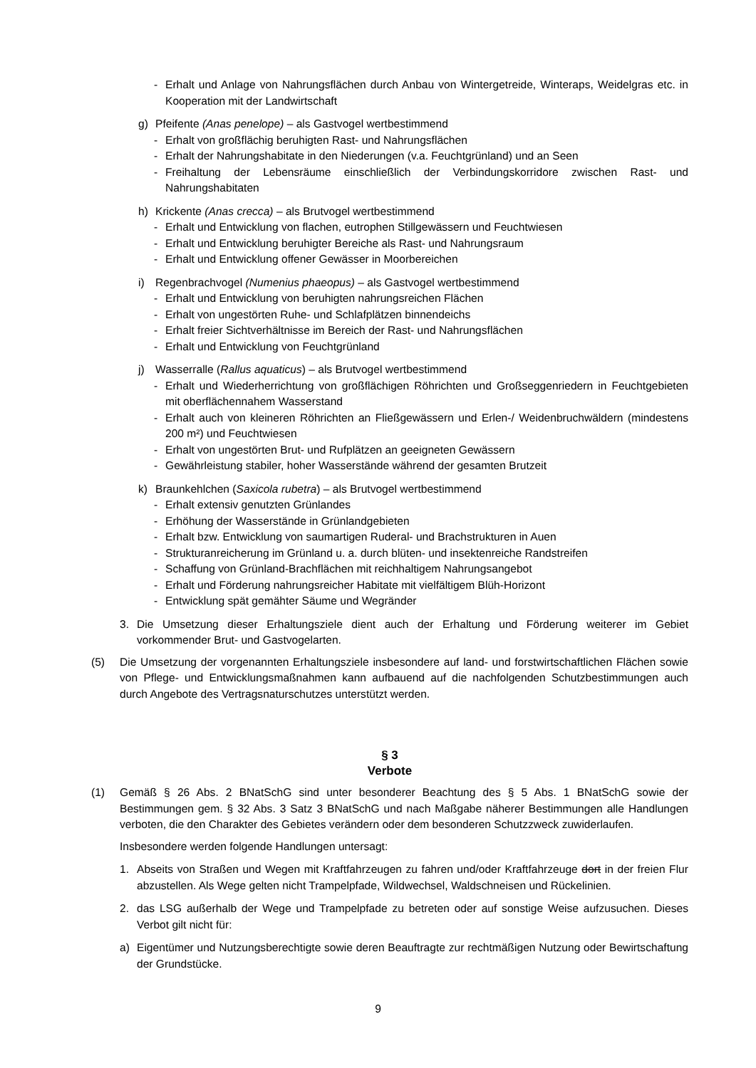- Erhalt und Anlage von Nahrungsflächen durch Anbau von Wintergetreide, Winteraps, Weidelgras etc. in Kooperation mit der Landwirtschaft
g) Pfeifente (Anas penelope) – als Gastvogel wertbestimmend
- Erhalt von großflächig beruhigten Rast- und Nahrungsflächen
- Erhalt der Nahrungshabitate in den Niederungen (v.a. Feuchtgrünland) und an Seen
- Freihaltung der Lebensräume einschließlich der Verbindungskorridore zwischen Rast- und Nahrungshabitaten
h) Krickente (Anas crecca) – als Brutvogel wertbestimmend
- Erhalt und Entwicklung von flachen, eutrophen Stillgewässern und Feuchtwiesen
- Erhalt und Entwicklung beruhigter Bereiche als Rast- und Nahrungsraum
- Erhalt und Entwicklung offener Gewässer in Moorbereichen
i) Regenbrachvogel (Numenius phaeopus) – als Gastvogel wertbestimmend
- Erhalt und Entwicklung von beruhigten nahrungsreichen Flächen
- Erhalt von ungestörten Ruhe- und Schlafplätzen binnendeichs
- Erhalt freier Sichtverhältnisse im Bereich der Rast- und Nahrungsflächen
- Erhalt und Entwicklung von Feuchtgrünland
j) Wasserralle (Rallus aquaticus) – als Brutvogel wertbestimmend
- Erhalt und Wiederherrichtung von großflächigen Röhrichten und Großseggenriedern in Feuchtgebieten mit oberflächennahem Wasserstand
- Erhalt auch von kleineren Röhrichten an Fließgewässern und Erlen-/ Weidenbruchwäldern (mindestens 200 m²) und Feuchtwiesen
- Erhalt von ungestörten Brut- und Rufplätzen an geeigneten Gewässern
- Gewährleistung stabiler, hoher Wasserstände während der gesamten Brutzeit
k) Braunkehlchen (Saxicola rubetra) – als Brutvogel wertbestimmend
- Erhalt extensiv genutzten Grünlandes
- Erhöhung der Wasserstände in Grünlandgebieten
- Erhalt bzw. Entwicklung von saumartigen Ruderal- und Brachstrukturen in Auen
- Strukturanreicherung im Grünland u. a. durch blüten- und insektenreiche Randstreifen
- Schaffung von Grünland-Brachflächen mit reichhaltigem Nahrungsangebot
- Erhalt und Förderung nahrungsreicher Habitate mit vielfältigem Blüh-Horizont
- Entwicklung spät gemähter Säume und Wegränder
3. Die Umsetzung dieser Erhaltungsziele dient auch der Erhaltung und Förderung weiterer im Gebiet vorkommender Brut- und Gastvogelarten.
(5) Die Umsetzung der vorgenannten Erhaltungsziele insbesondere auf land- und forstwirtschaftlichen Flächen sowie von Pflege- und Entwicklungsmaßnahmen kann aufbauend auf die nachfolgenden Schutzbestimmungen auch durch Angebote des Vertragsnaturschutzes unterstützt werden.
§ 3
Verbote
(1) Gemäß § 26 Abs. 2 BNatSchG sind unter besonderer Beachtung des § 5 Abs. 1 BNatSchG sowie der Bestimmungen gem. § 32 Abs. 3 Satz 3 BNatSchG und nach Maßgabe näherer Bestimmungen alle Handlungen verboten, die den Charakter des Gebietes verändern oder dem besonderen Schutzzweck zuwiderlaufen.
Insbesondere werden folgende Handlungen untersagt:
1. Abseits von Straßen und Wegen mit Kraftfahrzeugen zu fahren und/oder Kraftfahrzeuge dort in der freien Flur abzustellen. Als Wege gelten nicht Trampelpfade, Wildwechsel, Waldschneisen und Rückelinien.
2. das LSG außerhalb der Wege und Trampelpfade zu betreten oder auf sonstige Weise aufzusuchen. Dieses Verbot gilt nicht für:
a) Eigentümer und Nutzungsberechtigte sowie deren Beauftragte zur rechtmäßigen Nutzung oder Bewirtschaftung der Grundstücke.
9